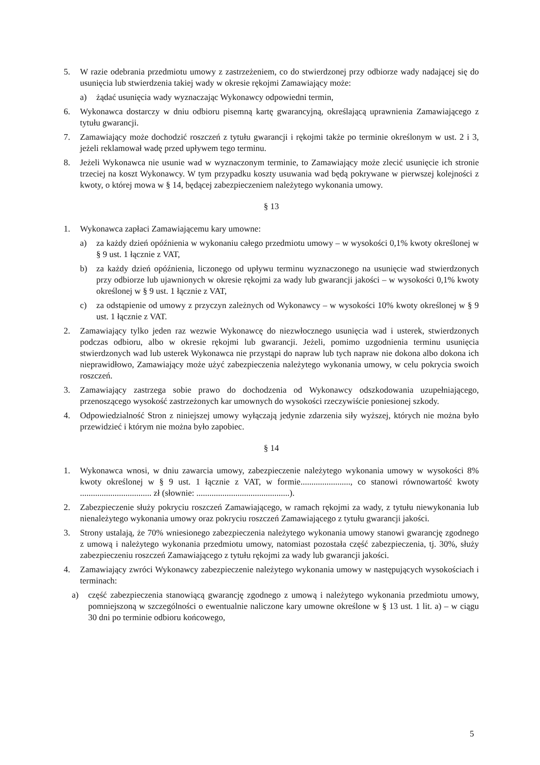5. W razie odebrania przedmiotu umowy z zastrzeżeniem, co do stwierdzonej przy odbiorze wady nadającej się do usunięcia lub stwierdzenia takiej wady w okresie rękojmi Zamawiający może:
a) żądać usunięcia wady wyznaczając Wykonawcy odpowiedni termin,
6. Wykonawca dostarczy w dniu odbioru pisemną kartę gwarancyjną, określającą uprawnienia Zamawiającego z tytułu gwarancji.
7. Zamawiający może dochodzić roszczeń z tytułu gwarancji i rękojmi także po terminie określonym w ust. 2 i 3, jeżeli reklamował wadę przed upływem tego terminu.
8. Jeżeli Wykonawca nie usunie wad w wyznaczonym terminie, to Zamawiający może zlecić usunięcie ich stronie trzeciej na koszt Wykonawcy. W tym przypadku koszty usuwania wad będą pokrywane w pierwszej kolejności z kwoty, o której mowa w § 14, będącej zabezpieczeniem należytego wykonania umowy.
§ 13
1. Wykonawca zapłaci Zamawiającemu kary umowne:
a) za każdy dzień opóźnienia w wykonaniu całego przedmiotu umowy – w wysokości 0,1% kwoty określonej w § 9 ust. 1 łącznie z VAT,
b) za każdy dzień opóźnienia, liczonego od upływu terminu wyznaczonego na usunięcie wad stwierdzonych przy odbiorze lub ujawnionych w okresie rękojmi za wady lub gwarancji jakości – w wysokości 0,1% kwoty określonej w § 9 ust. 1 łącznie z VAT,
c) za odstąpienie od umowy z przyczyn zależnych od Wykonawcy – w wysokości 10% kwoty określonej w § 9 ust. 1 łącznie z VAT.
2. Zamawiający tylko jeden raz wezwie Wykonawcę do niezwłocznego usunięcia wad i usterek, stwierdzonych podczas odbioru, albo w okresie rękojmi lub gwarancji. Jeżeli, pomimo uzgodnienia terminu usunięcia stwierdzonych wad lub usterek Wykonawca nie przystąpi do napraw lub tych napraw nie dokona albo dokona ich nieprawidłowo, Zamawiający może użyć zabezpieczenia należytego wykonania umowy, w celu pokrycia swoich roszczeń.
3. Zamawiający zastrzega sobie prawo do dochodzenia od Wykonawcy odszkodowania uzupełniającego, przenoszącego wysokość zastrzeżonych kar umownych do wysokości rzeczywiście poniesionej szkody.
4. Odpowiedzialność Stron z niniejszej umowy wyłączają jedynie zdarzenia siły wyższej, których nie można było przewidzieć i którym nie można było zapobiec.
§ 14
1. Wykonawca wnosi, w dniu zawarcia umowy, zabezpieczenie należytego wykonania umowy w wysokości 8% kwoty określonej w § 9 ust. 1 łącznie z VAT, w formie......................., co stanowi równowartość kwoty ................................. zł (słownie: ...........................................).
2. Zabezpieczenie służy pokryciu roszczeń Zamawiającego, w ramach rękojmi za wady, z tytułu niewykonania lub nienależytego wykonania umowy oraz pokryciu roszczeń Zamawiającego z tytułu gwarancji jakości.
3. Strony ustalają, że 70% wniesionego zabezpieczenia należytego wykonania umowy stanowi gwarancję zgodnego z umową i należytego wykonania przedmiotu umowy, natomiast pozostała część zabezpieczenia, tj. 30%, służy zabezpieczeniu roszczeń Zamawiającego z tytułu rękojmi za wady lub gwarancji jakości.
4. Zamawiający zwróci Wykonawcy zabezpieczenie należytego wykonania umowy w następujących wysokościach i terminach:
a) część zabezpieczenia stanowiącą gwarancję zgodnego z umową i należytego wykonania przedmiotu umowy, pomniejszoną w szczególności o ewentualnie naliczone kary umowne określone w § 13 ust. 1 lit. a) – w ciągu 30 dni po terminie odbioru końcowego,
5